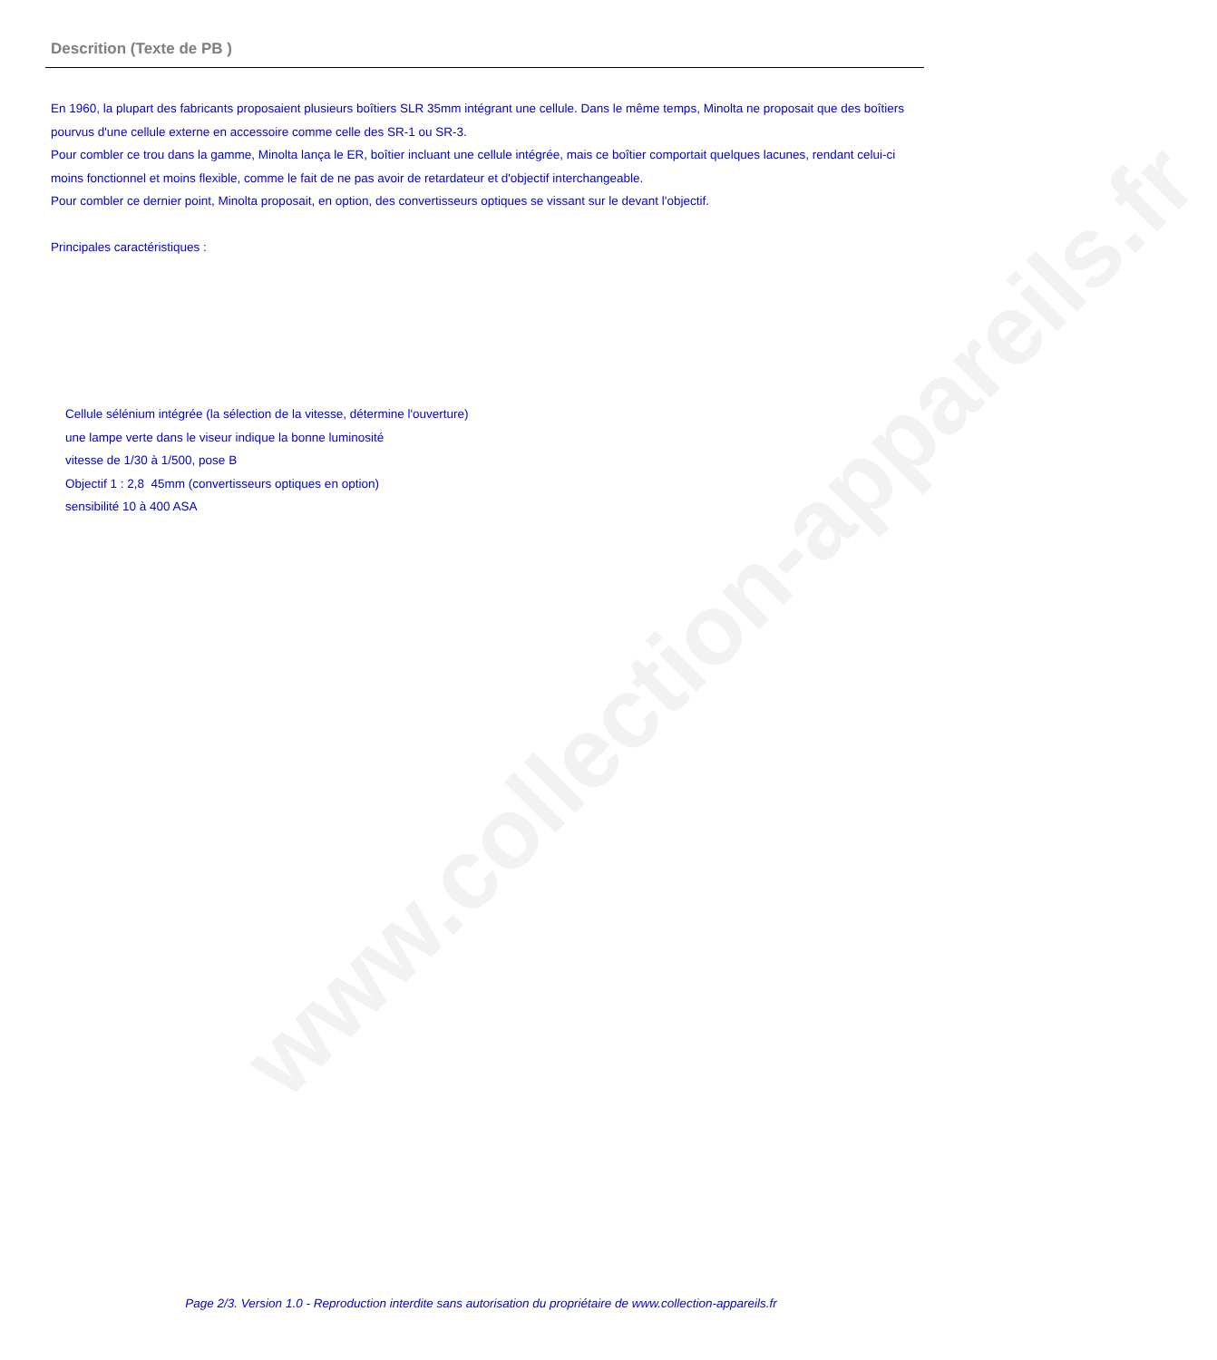www.collection-appareils.fr
Descrition (Texte de PB )
En 1960, la plupart des fabricants proposaient plusieurs boîtiers SLR 35mm intégrant une cellule. Dans le même temps, Minolta ne proposait que des boîtiers pourvus d'une cellule externe en accessoire comme celle des SR-1 ou SR-3.
Pour combler ce trou dans la gamme, Minolta lança le ER, boîtier incluant une cellule intégrée, mais ce boîtier comportait quelques lacunes, rendant celui-ci moins fonctionnel et moins flexible, comme le fait de ne pas avoir de retardateur et d'objectif interchangeable.
Pour combler ce dernier point, Minolta proposait, en option, des convertisseurs optiques se vissant sur le devant l'objectif.
Principales caractéristiques :
Cellule sélénium intégrée (la sélection de la vitesse, détermine l'ouverture)
une lampe verte dans le viseur indique la bonne luminosité
vitesse de 1/30 à 1/500, pose B
Objectif 1 : 2,8 45mm (convertisseurs optiques en option)
sensibilité 10 à 400 ASA
Page 2/3. Version 1.0 - Reproduction interdite sans autorisation du propriétaire de www.collection-appareils.fr